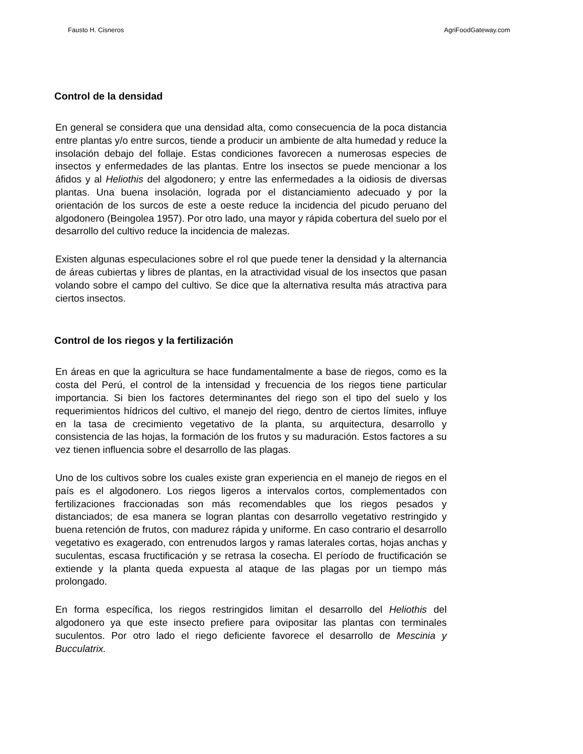Fausto H. Cisneros AgriFoodGateway.com
Control de la densidad
En general se considera que una densidad alta, como consecuencia de la poca distancia entre plantas y/o entre surcos, tiende a producir un ambiente de alta humedad y reduce la insolación debajo del follaje. Estas condiciones favorecen a numerosas especies de insectos y enfermedades de las plantas. Entre los insectos se puede mencionar a los áfidos y al Heliothis del algodonero; y entre las enfermedades a la oidiosis de diversas plantas. Una buena insolación, lograda por el distanciamiento adecuado y por la orientación de los surcos de este a oeste reduce la incidencia del picudo peruano del algodonero (Beingolea 1957). Por otro lado, una mayor y rápida cobertura del suelo por el desarrollo del cultivo reduce la incidencia de malezas.
Existen algunas especulaciones sobre el rol que puede tener la densidad y la alternancia de áreas cubiertas y libres de plantas, en la atractividad visual de los insectos que pasan volando sobre el campo del cultivo. Se dice que la alternativa resulta más atractiva para ciertos insectos.
Control de los riegos y la fertilización
En áreas en que la agricultura se hace fundamentalmente a base de riegos, como es la costa del Perú, el control de la intensidad y frecuencia de los riegos tiene particular importancia. Si bien los factores determinantes del riego son el tipo del suelo y los requerimientos hídricos del cultivo, el manejo del riego, dentro de ciertos límites, influye en la tasa de crecimiento vegetativo de la planta, su arquitectura, desarrollo y consistencia de las hojas, la formación de los frutos y su maduración. Estos factores a su vez tienen influencia sobre el desarrollo de las plagas.
Uno de los cultivos sobre los cuales existe gran experiencia en el manejo de riegos en el país es el algodonero. Los riegos ligeros a intervalos cortos, complementados con fertilizaciones fraccionadas son más recomendables que los riegos pesados y distanciados; de esa manera se logran plantas con desarrollo vegetativo restringido y buena retención de frutos, con madurez rápida y uniforme. En caso contrario el desarrollo vegetativo es exagerado, con entrenudos largos y ramas laterales cortas, hojas anchas y suculentas, escasa fructificación y se retrasa la cosecha. El período de fructificación se extiende y la planta queda expuesta al ataque de las plagas por un tiempo más prolongado.
En forma específica, los riegos restringidos limitan el desarrollo del Heliothis del algodonero ya que este insecto prefiere para ovipositar las plantas con terminales suculentos. Por otro lado el riego deficiente favorece el desarrollo de Mescinia y Bucculatrix.